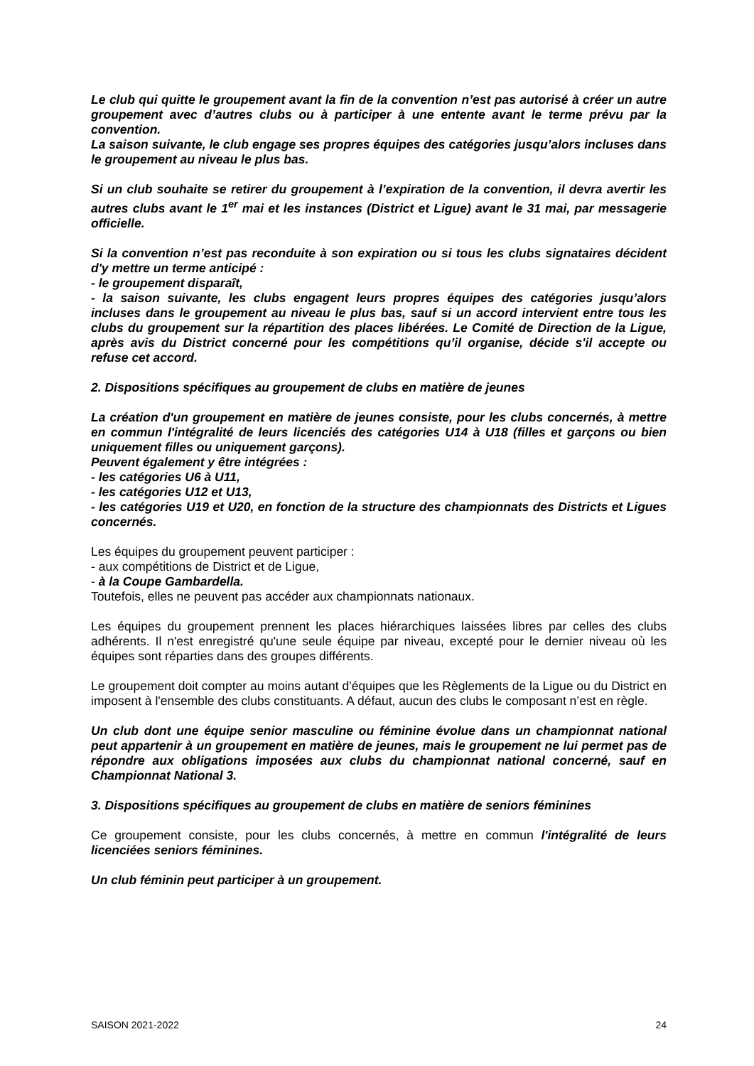Le club qui quitte le groupement avant la fin de la convention n’est pas autorisé à créer un autre groupement avec d’autres clubs ou à participer à une entente avant le terme prévu par la convention.
La saison suivante, le club engage ses propres équipes des catégories jusqu’alors incluses dans le groupement au niveau le plus bas.
Si un club souhaite se retirer du groupement à l’expiration de la convention, il devra avertir les autres clubs avant le 1<sup>er</sup> mai et les instances (District et Ligue) avant le 31 mai, par messagerie officielle.
Si la convention n’est pas reconduite à son expiration ou si tous les clubs signataires décident d'y mettre un terme anticipé :
- le groupement disparaît,
- la saison suivante, les clubs engagent leurs propres équipes des catégories jusqu’alors incluses dans le groupement au niveau le plus bas, sauf si un accord intervient entre tous les clubs du groupement sur la répartition des places libérées. Le Comité de Direction de la Ligue, après avis du District concerné pour les compétitions qu’il organise, décide s'il accepte ou refuse cet accord.
2. Dispositions spécifiques au groupement de clubs en matière de jeunes
La création d'un groupement en matière de jeunes consiste, pour les clubs concernés, à mettre en commun l'intégralité de leurs licenciés des catégories U14 à U18 (filles et garçons ou bien uniquement filles ou uniquement garçons).
Peuvent également y être intégrées :
- les catégories U6 à U11,
- les catégories U12 et U13,
- les catégories U19 et U20, en fonction de la structure des championnats des Districts et Ligues concernés.
Les équipes du groupement peuvent participer :
- aux compétitions de District et de Ligue,
- à la Coupe Gambardella.
Toutefois, elles ne peuvent pas accéder aux championnats nationaux.
Les équipes du groupement prennent les places hiérarchiques laissées libres par celles des clubs adhérents. Il n'est enregistré qu'une seule équipe par niveau, excepté pour le dernier niveau où les équipes sont réparties dans des groupes différents.
Le groupement doit compter au moins autant d'équipes que les Règlements de la Ligue ou du District en imposent à l'ensemble des clubs constituants. A défaut, aucun des clubs le composant n’est en règle.
Un club dont une équipe senior masculine ou féminine évolue dans un championnat national peut appartenir à un groupement en matière de jeunes, mais le groupement ne lui permet pas de répondre aux obligations imposées aux clubs du championnat national concerné, sauf en Championnat National 3.
3. Dispositions spécifiques au groupement de clubs en matière de seniors féminines
Ce groupement consiste, pour les clubs concernés, à mettre en commun l'intégralité de leurs licenciées seniors féminines.
Un club féminin peut participer à un groupement.
SAISON 2021-2022 24